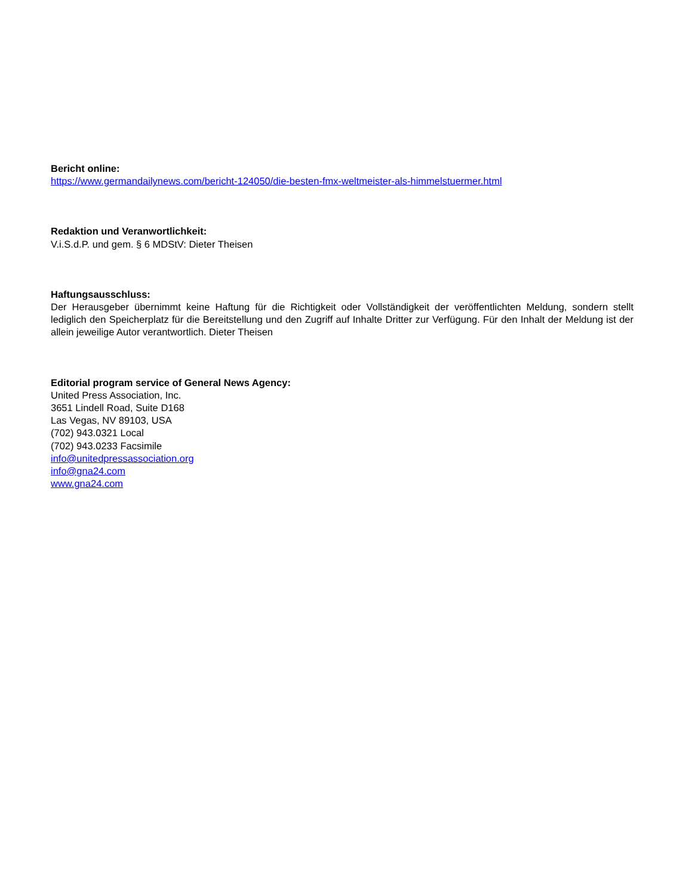Bericht online:
https://www.germandailynews.com/bericht-124050/die-besten-fmx-weltmeister-als-himmelstuermer.html
Redaktion und Veranwortlichkeit:
V.i.S.d.P. und gem. § 6 MDStV: Dieter Theisen
Haftungsausschluss:
Der Herausgeber übernimmt keine Haftung für die Richtigkeit oder Vollständigkeit der veröffentlichten Meldung, sondern stellt lediglich den Speicherplatz für die Bereitstellung und den Zugriff auf Inhalte Dritter zur Verfügung. Für den Inhalt der Meldung ist der allein jeweilige Autor verantwortlich. Dieter Theisen
Editorial program service of General News Agency:
United Press Association, Inc.
3651 Lindell Road, Suite D168
Las Vegas, NV 89103, USA
(702) 943.0321 Local
(702) 943.0233 Facsimile
info@unitedpressassociation.org
info@gna24.com
www.gna24.com